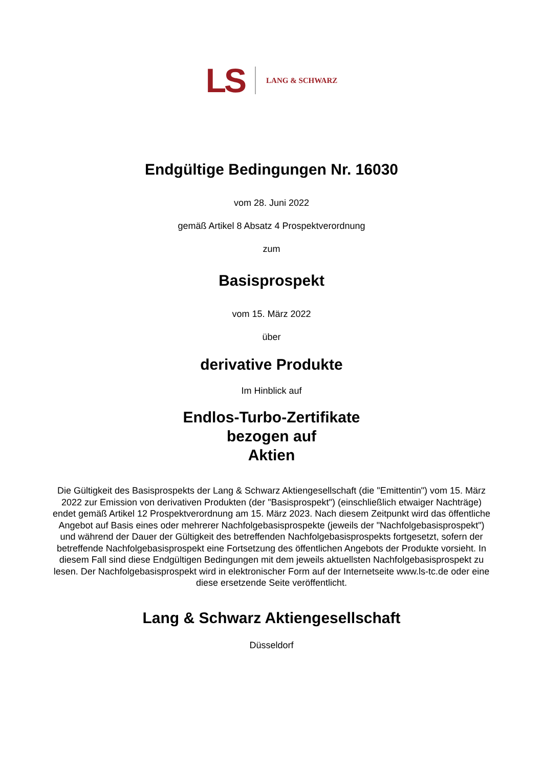LS LANG & SCHWARZ
Endgültige Bedingungen Nr. 16030
vom 28. Juni 2022
gemäß Artikel 8 Absatz 4 Prospektverordnung
zum
Basisprospekt
vom 15. März 2022
über
derivative Produkte
Im Hinblick auf
Endlos-Turbo-Zertifikate
bezogen auf
Aktien
Die Gültigkeit des Basisprospekts der Lang & Schwarz Aktiengesellschaft (die "Emittentin") vom 15. März 2022 zur Emission von derivativen Produkten (der "Basisprospekt") (einschließlich etwaiger Nachträge) endet gemäß Artikel 12 Prospektverordnung am 15. März 2023. Nach diesem Zeitpunkt wird das öffentliche Angebot auf Basis eines oder mehrerer Nachfolgebasisprospekte (jeweils der "Nachfolgebasisprospekt") und während der Dauer der Gültigkeit des betreffenden Nachfolgebasisprospekts fortgesetzt, sofern der betreffende Nachfolgebasisprospekt eine Fortsetzung des öffentlichen Angebots der Produkte vorsieht. In diesem Fall sind diese Endgültigen Bedingungen mit dem jeweils aktuellsten Nachfolgebasisprospekt zu lesen. Der Nachfolgebasisprospekt wird in elektronischer Form auf der Internetseite www.ls-tc.de oder eine diese ersetzende Seite veröffentlicht.
Lang & Schwarz Aktiengesellschaft
Düsseldorf